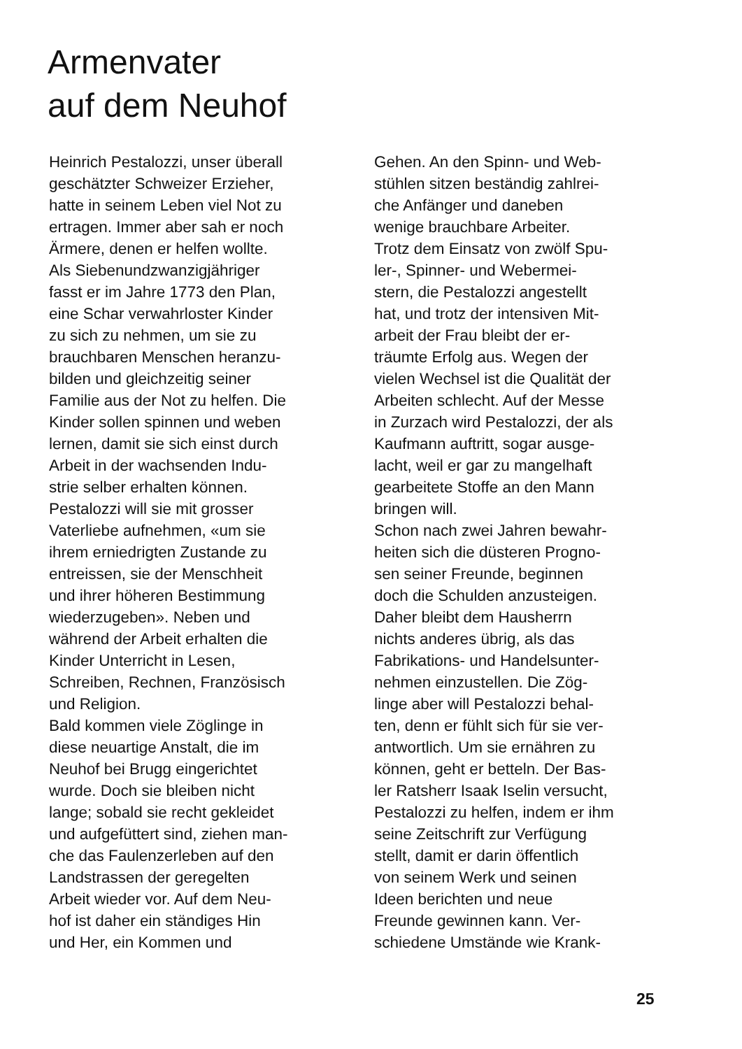Armenvater
auf dem Neuhof
Heinrich Pestalozzi, unser überall
geschätzter Schweizer Erzieher,
hatte in seinem Leben viel Not zu
ertragen. Immer aber sah er noch
Ärmere, denen er helfen wollte.
Als Siebenundzwanzigjähriger
fasst er im Jahre 1773 den Plan,
eine Schar verwahrloster Kinder
zu sich zu nehmen, um sie zu
brauchbaren Menschen heranzu-
bilden und gleichzeitig seiner
Familie aus der Not zu helfen. Die
Kinder sollen spinnen und weben
lernen, damit sie sich einst durch
Arbeit in der wachsenden Indu-
strie selber erhalten können.
Pestalozzi will sie mit grosser
Vaterliebe aufnehmen, «um sie
ihrem erniedrigten Zustande zu
entreissen, sie der Menschheit
und ihrer höheren Bestimmung
wiederzugeben». Neben und
während der Arbeit erhalten die
Kinder Unterricht in Lesen,
Schreiben, Rechnen, Französisch
und Religion.
Bald kommen viele Zöglinge in
diese neuartige Anstalt, die im
Neuhof bei Brugg eingerichtet
wurde. Doch sie bleiben nicht
lange; sobald sie recht gekleidet
und aufgefüttert sind, ziehen man-
che das Faulenzerleben auf den
Landstrassen der geregelten
Arbeit wieder vor. Auf dem Neu-
hof ist daher ein ständiges Hin
und Her, ein Kommen und
Gehen. An den Spinn- und Web-
stühlen sitzen beständig zahlrei-
che Anfänger und daneben
wenige brauchbare Arbeiter.
Trotz dem Einsatz von zwölf Spu-
ler-, Spinner- und Webermei-
stern, die Pestalozzi angestellt
hat, und trotz der intensiven Mit-
arbeit der Frau bleibt der er-
träumte Erfolg aus. Wegen der
vielen Wechsel ist die Qualität der
Arbeiten schlecht. Auf der Messe
in Zurzach wird Pestalozzi, der als
Kaufmann auftritt, sogar ausge-
lacht, weil er gar zu mangelhaft
gearbeitete Stoffe an den Mann
bringen will.
Schon nach zwei Jahren bewahr-
heiten sich die düsteren Progno-
sen seiner Freunde, beginnen
doch die Schulden anzusteigen.
Daher bleibt dem Hausherrn
nichts anderes übrig, als das
Fabrikations- und Handelsunter-
nehmen einzustellen. Die Zög-
linge aber will Pestalozzi behal-
ten, denn er fühlt sich für sie ver-
antwortlich. Um sie ernähren zu
können, geht er betteln. Der Bas-
ler Ratsherr Isaak Iselin versucht,
Pestalozzi zu helfen, indem er ihm
seine Zeitschrift zur Verfügung
stellt, damit er darin öffentlich
von seinem Werk und seinen
Ideen berichten und neue
Freunde gewinnen kann. Ver-
schiedene Umstände wie Krank-
25